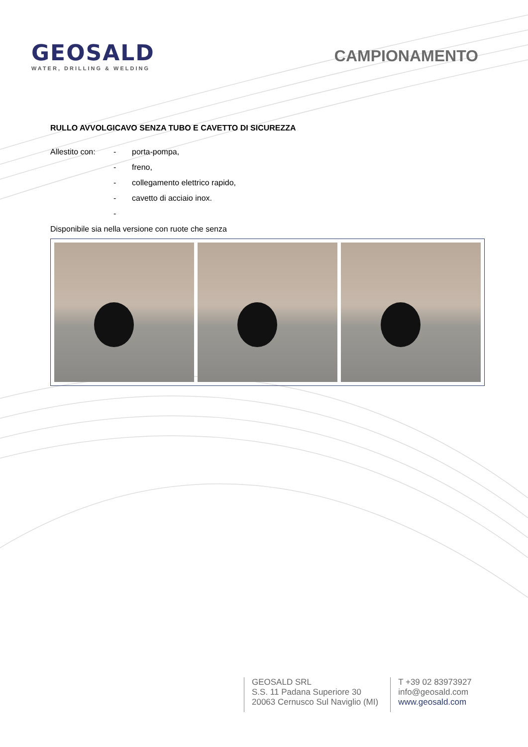GEOSALD
WATER, DRILLING & WELDING
CAMPIONAMENTO
RULLO AVVOLGICAVO SENZA TUBO E CAVETTO DI SICUREZZA
Allestito con: - porta-pompa,
- freno,
- collegamento elettrico rapido,
- cavetto di acciaio inox.
-
Disponibile sia nella versione con ruote che senza
GEOSALD SRL
S.S. 11 Padana Superiore 30
20063 Cernusco Sul Naviglio (MI)
T +39 02 83973927
info@geosald.com
www.geosald.com